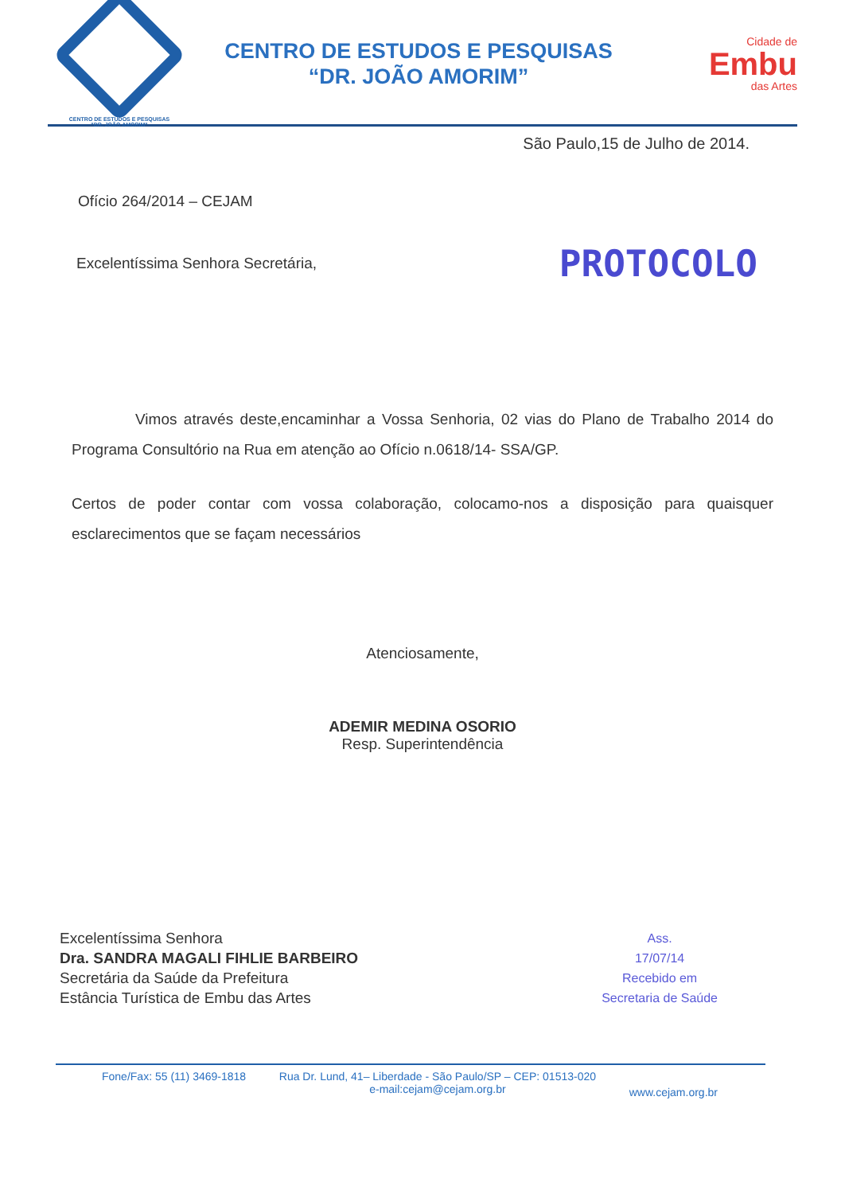CENTRO DE ESTUDOS E PESQUISAS
"DR. JOÃO AMORIM"
CENTRO DE ESTUDOS E PESQUISAS
“DR. JOÃO AMORIM”
Cidade de
Embu
das Artes
São Paulo,15 de Julho de 2014.
Ofício 264/2014 – CEJAM
Excelentíssima Senhora Secretária,
PROTOCOLO
Vimos através deste,encaminhar a Vossa Senhoria, 02 vias do Plano de Trabalho 2014 do Programa Consultório na Rua em atenção ao Ofício n.0618/14- SSA/GP.
Certos de poder contar com vossa colaboração, colocamo-nos a disposição para quaisquer esclarecimentos que se façam necessários
Atenciosamente,
ADEMIR MEDINA OSORIO
Resp. Superintendência
Excelentíssima Senhora
Dra. SANDRA MAGALI FIHLIE BARBEIRO
Secretária da Saúde da Prefeitura
Estância Turística de Embu das Artes
Ass.
17/07/14
Recebido em
Secretaria de Saúde
Fone/Fax: 55 (11) 3469-1818 Rua Dr. Lund, 41– Liberdade - São Paulo/SP – CEP: 01513-020
e-mail:cejam@cejam.org.br www.cejam.org.br